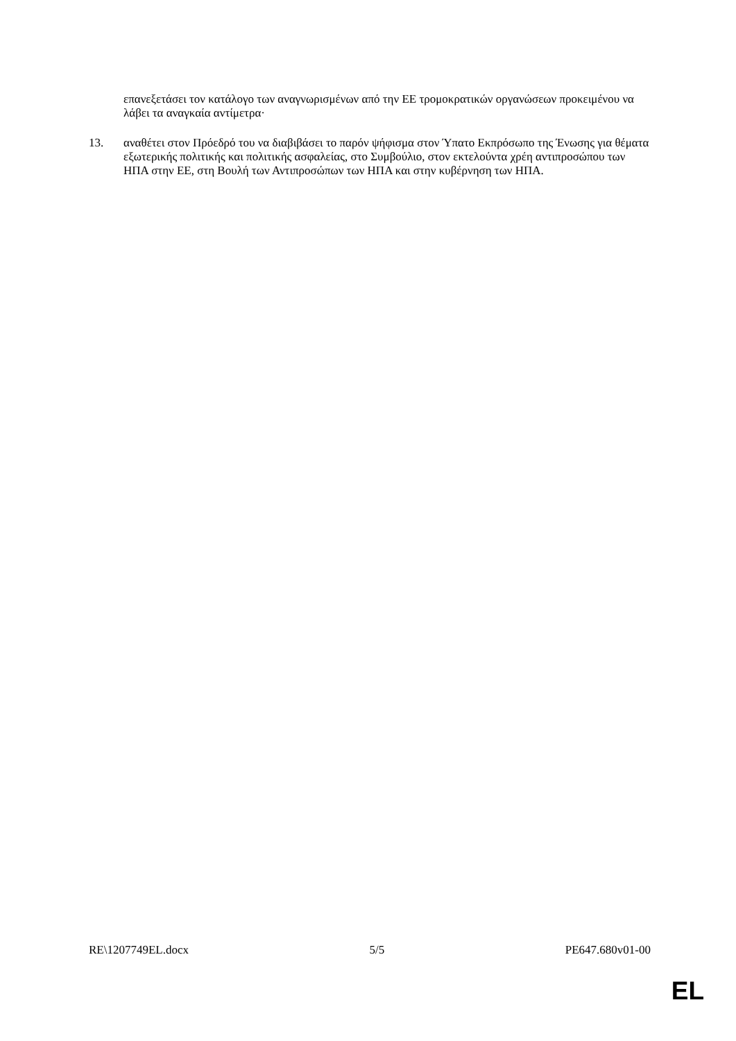επανεξετάσει τον κατάλογο των αναγνωρισμένων από την ΕΕ τρομοκρατικών οργανώσεων προκειμένου να λάβει τα αναγκαία αντίμετρα·
13. αναθέτει στον Πρόεδρό του να διαβιβάσει το παρόν ψήφισμα στον Ύπατο Εκπρόσωπο της Ένωσης για θέματα εξωτερικής πολιτικής και πολιτικής ασφαλείας, στο Συμβούλιο, στον εκτελούντα χρέη αντιπροσώπου των ΗΠΑ στην ΕΕ, στη Βουλή των Αντιπροσώπων των ΗΠΑ και στην κυβέρνηση των ΗΠΑ.
RE\1207749EL.docx 5/5 PE647.680v01-00
EL